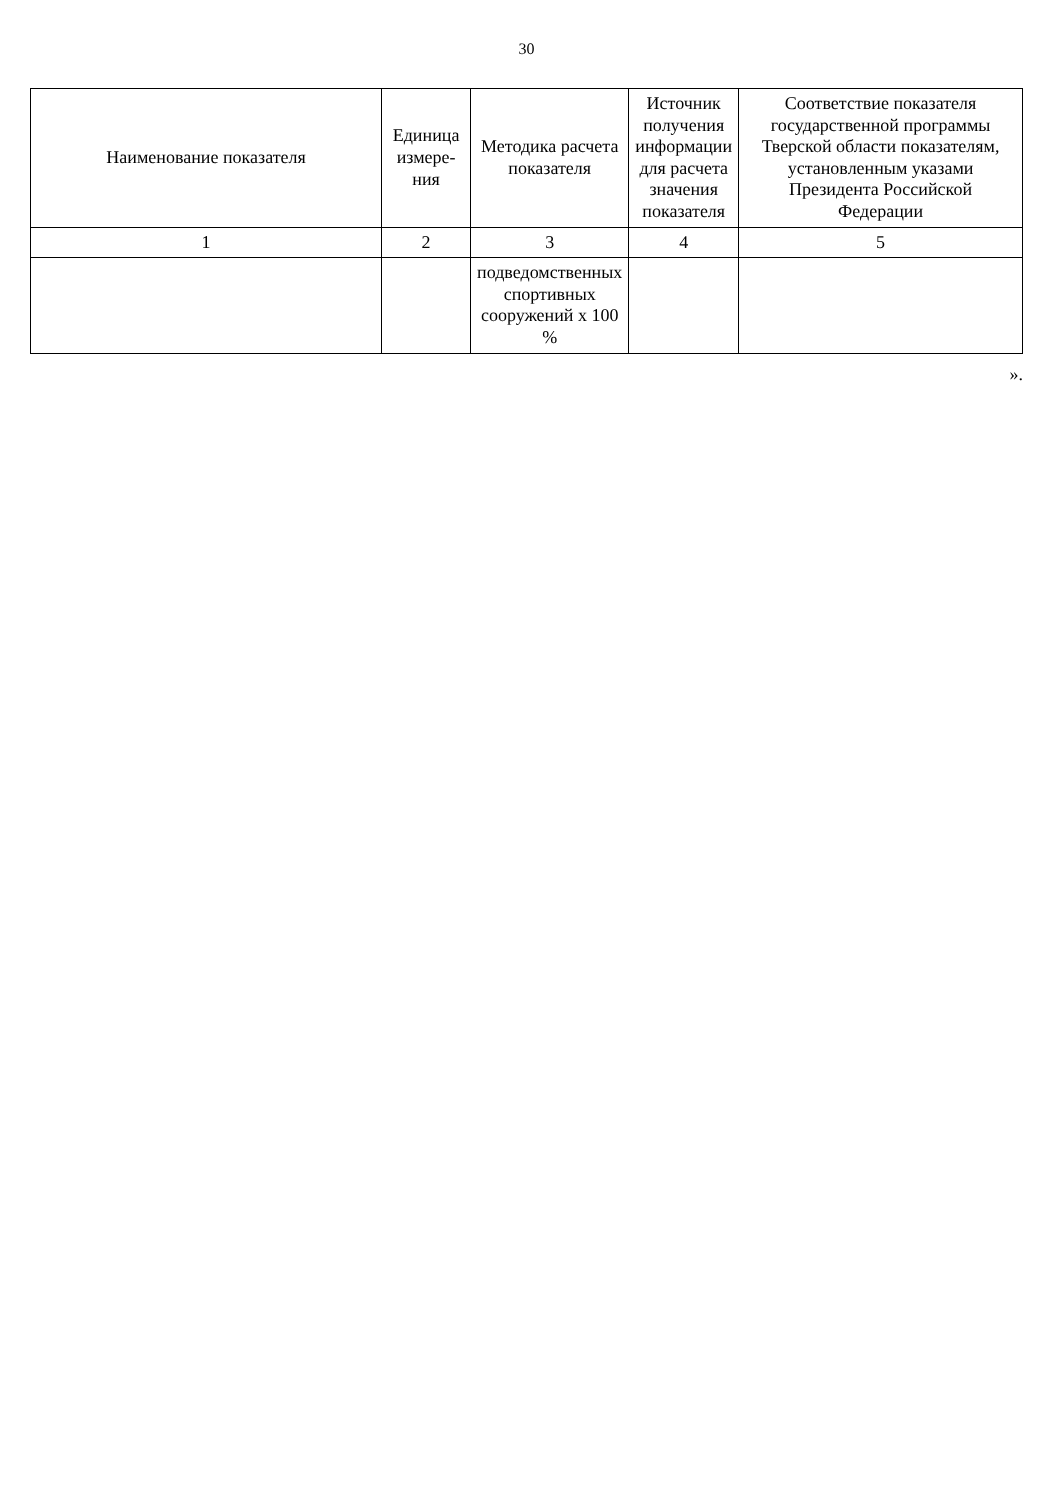30
| Наименование показателя | Единица измере- ния | Методика расчета показателя | Источник получения информации для расчета значения показателя | Соответствие показателя государственной программы Тверской области показателям, установленным указами Президента Российской Федерации |
| --- | --- | --- | --- | --- |
| 1 | 2 | 3 | 4 | 5 |
| | | подведомственных спортивных сооружений х 100 % | | |
».